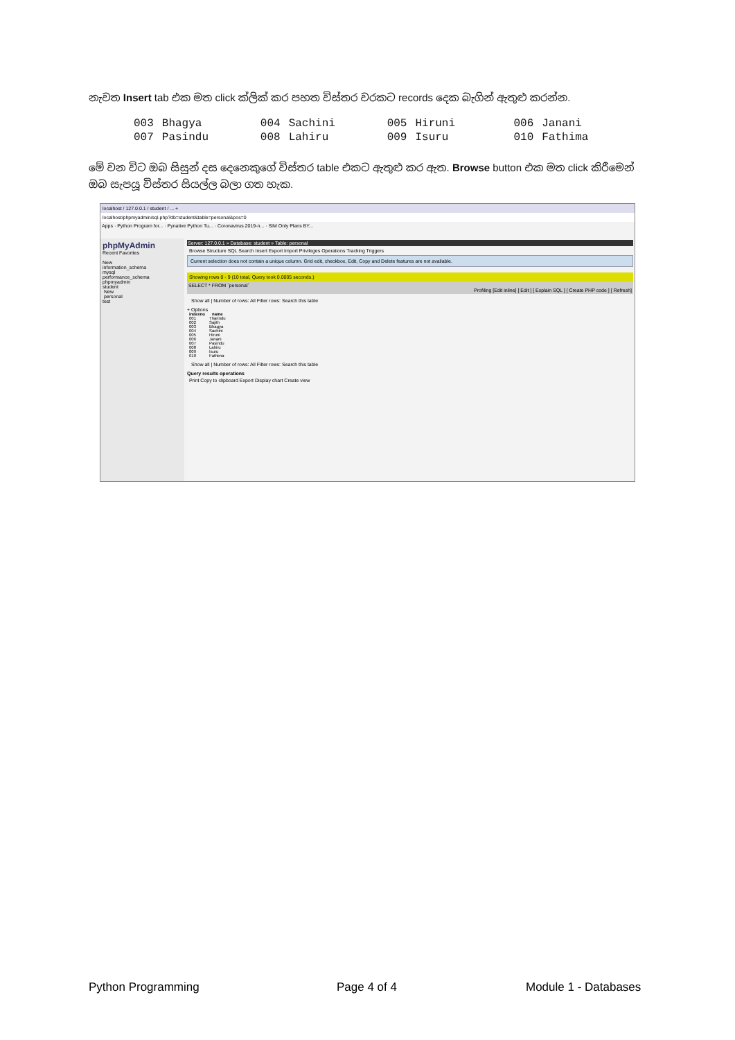නැවත Insert tab එක මත click ක්ලික් කර පහත විස්තර වරකට records දෙක බැගින් ඇතුළු කරන්න.
| 003 | Bhagya | 004 | Sachini | 005 | Hiruni | 006 | Janani |
| 007 | Pasindu | 008 | Lahiru | 009 | Isuru | 010 | Fathima |
මේ වන විට ඔබ සිසුන් දස දෙනෙකුගේ විස්තර table එකට ඇතුළු කර ඇත. Browse button එක මත click කිරීමෙන් ඔබ සැපයූ විස්තර සියල්ල බලා ගත හැක.
localhost / 127.0.0.1 / student / ... +
localhost/phpmyadmin/sql.php?db=student&table=personal&pos=0
Apps · Python Program for... · Pynative Python Tu... · Coronavirus 2019-n... · SIM Only Plans BY...
phpMyAdmin
Recent Favorites
New
information_schema
mysql
performance_schema
phpmyadmin
student
New
personal
test
Server: 127.0.0.1 » Database: student » Table: personal
Browse Structure SQL Search Insert Export Import Privileges Operations Tracking Triggers
Current selection does not contain a unique column. Grid edit, checkbox, Edit, Copy and Delete features are not available.
Showing rows 0 - 9 (10 total, Query took 0.0005 seconds.)
SELECT * FROM `personal`
Profiling [Edit inline] [ Edit ] [ Explain SQL ] [ Create PHP code ] [ Refresh]
Show all | Number of rows: All Filter rows: Search this table
+ Options
| indexno | name |
| --- | --- |
| 001 | Tharindu |
| 002 | Sajith |
| 003 | Bhagya |
| 004 | Sachini |
| 005 | Hiruni |
| 006 | Janani |
| 007 | Pasindu |
| 008 | Lahiru |
| 009 | Isuru |
| 010 | Fathima |
Show all | Number of rows: All Filter rows: Search this table
Query results operations
Print Copy to clipboard Export Display chart Create view
Python Programming Page 4 of 4 Module 1 - Databases